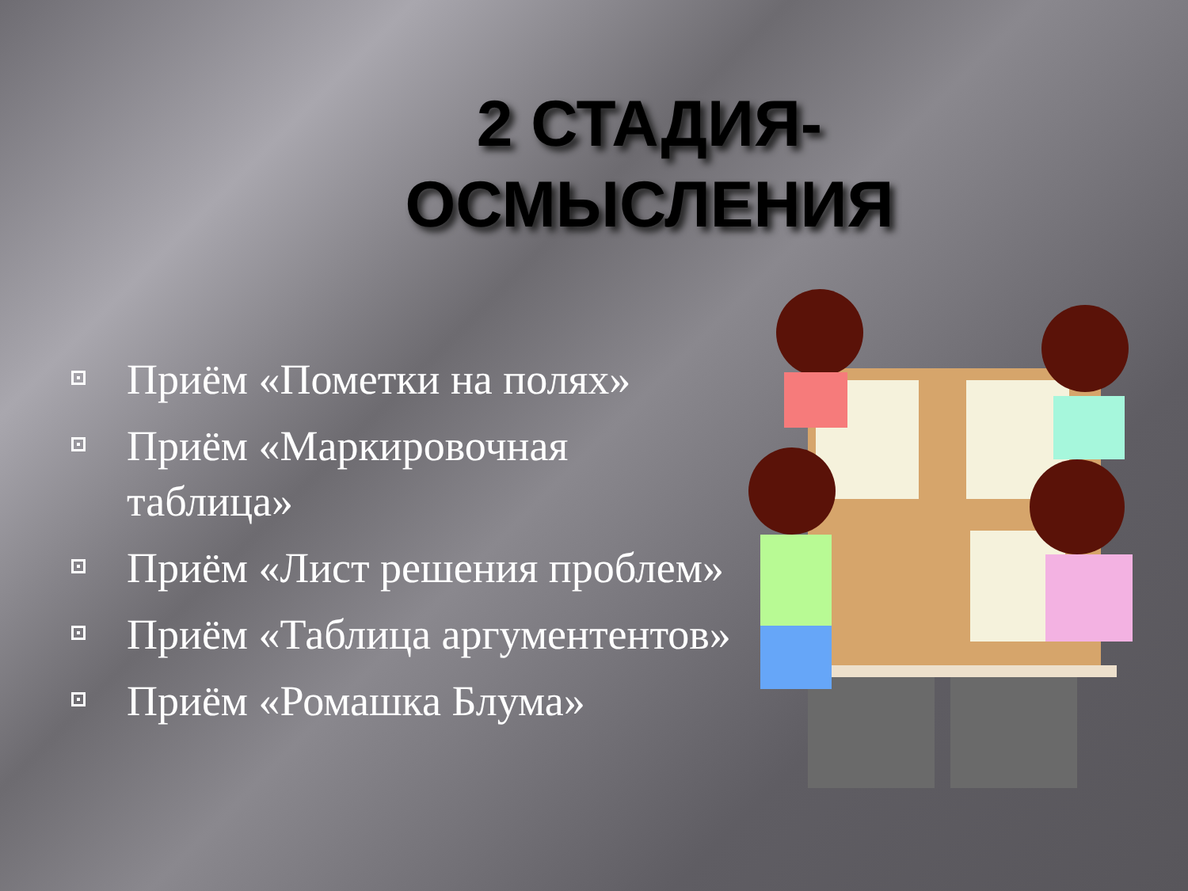2 СТАДИЯ-ОСМЫСЛЕНИЯ
Приём «Пометки на полях»
Приём «Маркировочная таблица»
Приём «Лист решения проблем»
Приём «Таблица аргументентов»
Приём «Ромашка Блума»